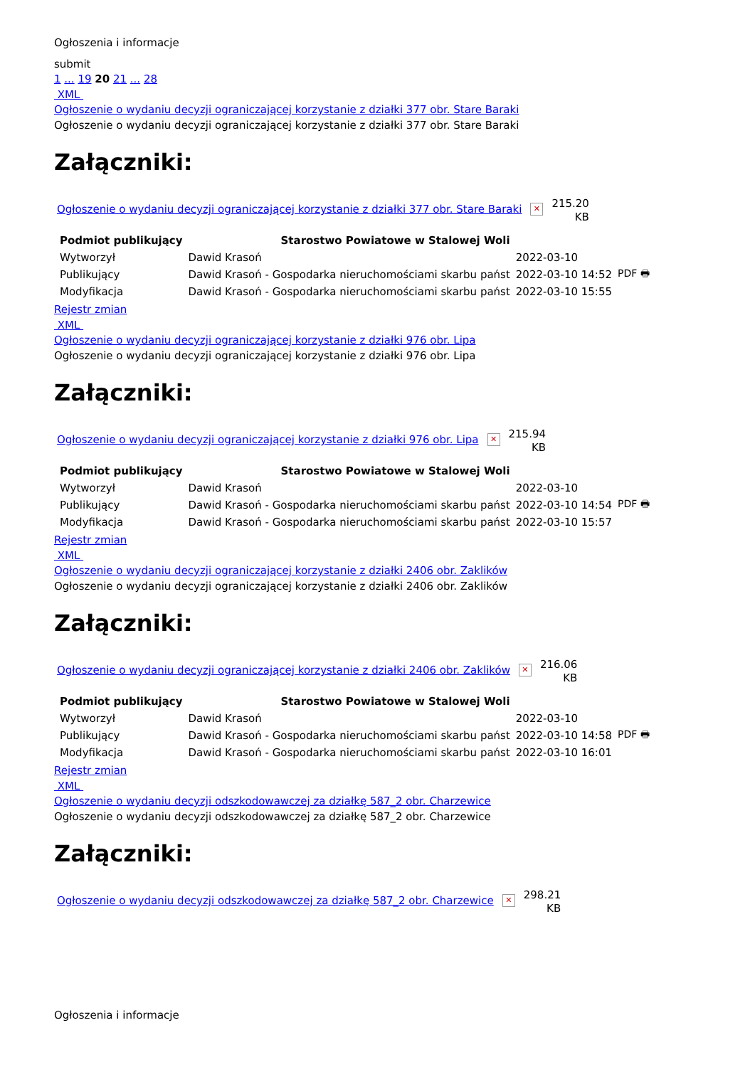Ogłoszenia i informacje
submit
1 ... 19 20 21 ... 28
XML
Ogłoszenie o wydaniu decyzji ograniczającej korzystanie z działki 377 obr. Stare Baraki
Ogłoszenie o wydaniu decyzji ograniczającej korzystanie z działki 377 obr. Stare Baraki
Załączniki:
Ogłoszenie o wydaniu decyzji ograniczającej korzystanie z działki 377 obr. Stare Baraki ✕
215.20
KB
| Podmiot publikujący | Starostwo Powiatowe w Stalowej Woli | | |
| Wytworzył | Dawid Krasoń | 2022-03-10 | PDF 🖶 |
| Publikujący | Dawid Krasoń - Gospodarka nieruchomościami skarbu państ | 2022-03-10 14:52 | |
| Modyfikacja | Dawid Krasoń - Gospodarka nieruchomościami skarbu państ | 2022-03-10 15:55 | |
Rejestr zmian
XML
Ogłoszenie o wydaniu decyzji ograniczającej korzystanie z działki 976 obr. Lipa
Ogłoszenie o wydaniu decyzji ograniczającej korzystanie z działki 976 obr. Lipa
Załączniki:
Ogłoszenie o wydaniu decyzji ograniczającej korzystanie z działki 976 obr. Lipa ✕
215.94
KB
| Podmiot publikujący | Starostwo Powiatowe w Stalowej Woli | | |
| Wytworzył | Dawid Krasoń | 2022-03-10 | PDF 🖶 |
| Publikujący | Dawid Krasoń - Gospodarka nieruchomościami skarbu państ | 2022-03-10 14:54 | |
| Modyfikacja | Dawid Krasoń - Gospodarka nieruchomościami skarbu państ | 2022-03-10 15:57 | |
Rejestr zmian
XML
Ogłoszenie o wydaniu decyzji ograniczającej korzystanie z działki 2406 obr. Zaklików
Ogłoszenie o wydaniu decyzji ograniczającej korzystanie z działki 2406 obr. Zaklików
Załączniki:
Ogłoszenie o wydaniu decyzji ograniczającej korzystanie z działki 2406 obr. Zaklików ✕
216.06
KB
| Podmiot publikujący | Starostwo Powiatowe w Stalowej Woli | | |
| Wytworzył | Dawid Krasoń | 2022-03-10 | PDF 🖶 |
| Publikujący | Dawid Krasoń - Gospodarka nieruchomościami skarbu państ | 2022-03-10 14:58 | |
| Modyfikacja | Dawid Krasoń - Gospodarka nieruchomościami skarbu państ | 2022-03-10 16:01 | |
Rejestr zmian
XML
Ogłoszenie o wydaniu decyzji odszkodowawczej za działkę 587_2 obr. Charzewice
Ogłoszenie o wydaniu decyzji odszkodowawczej za działkę 587_2 obr. Charzewice
Załączniki:
Ogłoszenie o wydaniu decyzji odszkodowawczej za działkę 587_2 obr. Charzewice ✕
298.21
KB
Ogłoszenia i informacje